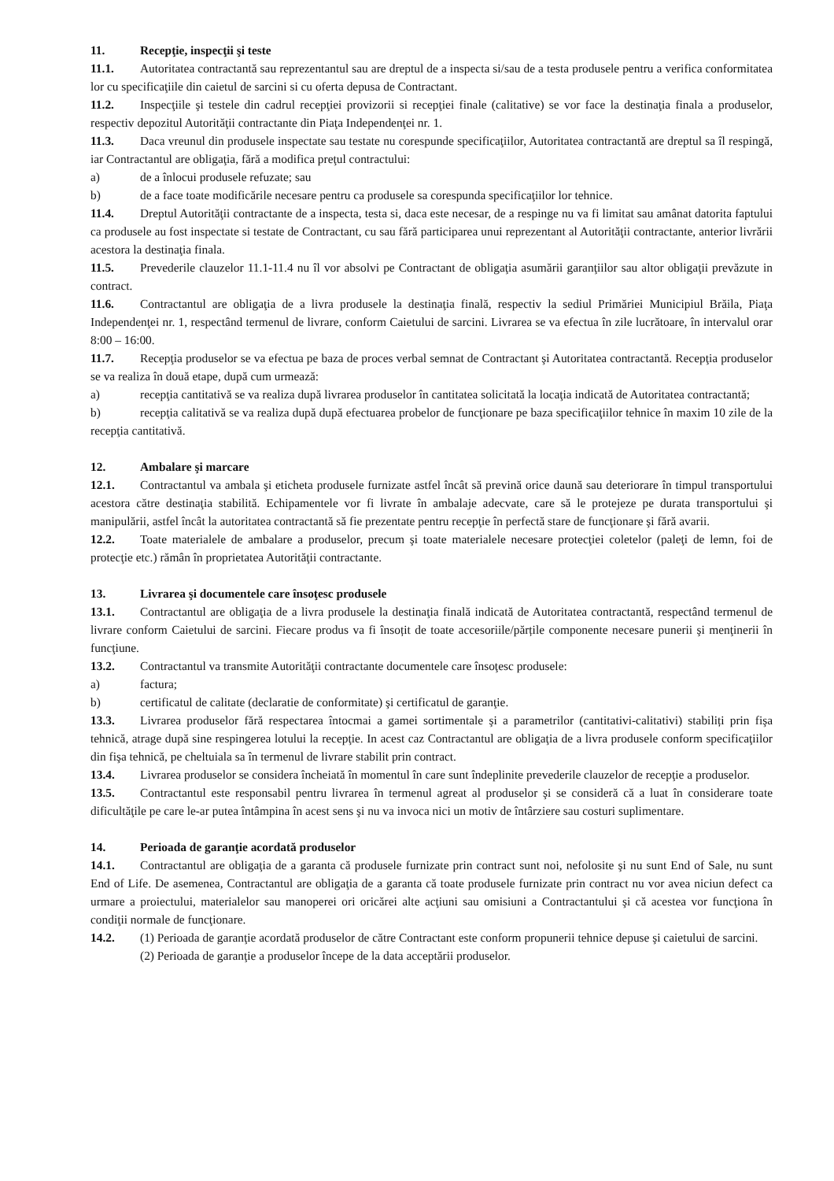11. Recepţie, inspecţii şi teste
11.1. Autoritatea contractantă sau reprezentantul sau are dreptul de a inspecta si/sau de a testa produsele pentru a verifica conformitatea lor cu specificaţiile din caietul de sarcini si cu oferta depusa de Contractant.
11.2. Inspecţiile şi testele din cadrul recepţiei provizorii si recepţiei finale (calitative) se vor face la destinaţia finala a produselor, respectiv depozitul Autorităţii contractante din Piaţa Independenţei nr. 1.
11.3. Daca vreunul din produsele inspectate sau testate nu corespunde specificaţiilor, Autoritatea contractantă are dreptul sa îl respingă, iar Contractantul are obligaţia, fără a modifica preţul contractului:
a) de a înlocui produsele refuzate; sau
b) de a face toate modificările necesare pentru ca produsele sa corespunda specificaţiilor lor tehnice.
11.4. Dreptul Autorităţii contractante de a inspecta, testa si, daca este necesar, de a respinge nu va fi limitat sau amânat datorita faptului ca produsele au fost inspectate si testate de Contractant, cu sau fără participarea unui reprezentant al Autorităţii contractante, anterior livrării acestora la destinaţia finala.
11.5. Prevederile clauzelor 11.1-11.4 nu îl vor absolvi pe Contractant de obligaţia asumării garanţiilor sau altor obligaţii prevăzute in contract.
11.6. Contractantul are obligaţia de a livra produsele la destinaţia finală, respectiv la sediul Primăriei Municipiul Brăila, Piaţa Independenţei nr. 1, respectând termenul de livrare, conform Caietului de sarcini. Livrarea se va efectua în zile lucrătoare, în intervalul orar 8:00 – 16:00.
11.7. Recepţia produselor se va efectua pe baza de proces verbal semnat de Contractant şi Autoritatea contractantă. Recepţia produselor se va realiza în două etape, după cum urmează:
a) recepţia cantitativă se va realiza după livrarea produselor în cantitatea solicitată la locaţia indicată de Autoritatea contractantă;
b) recepţia calitativă se va realiza după după efectuarea probelor de funcţionare pe baza specificaţiilor tehnice în maxim 10 zile de la recepţia cantitativă.
12. Ambalare şi marcare
12.1. Contractantul va ambala şi eticheta produsele furnizate astfel încât să prevină orice daună sau deteriorare în timpul transportului acestora către destinaţia stabilită. Echipamentele vor fi livrate în ambalaje adecvate, care să le protejeze pe durata transportului şi manipulării, astfel încât la autoritatea contractantă să fie prezentate pentru recepţie în perfectă stare de funcţionare şi fără avarii.
12.2. Toate materialele de ambalare a produselor, precum şi toate materialele necesare protecţiei coletelor (paleţi de lemn, foi de protecţie etc.) rămân în proprietatea Autorităţii contractante.
13. Livrarea şi documentele care însoţesc produsele
13.1. Contractantul are obligaţia de a livra produsele la destinaţia finală indicată de Autoritatea contractantă, respectând termenul de livrare conform Caietului de sarcini. Fiecare produs va fi însoțit de toate accesoriile/părțile componente necesare punerii şi menţinerii în funcţiune.
13.2. Contractantul va transmite Autorităţii contractante documentele care însoţesc produsele:
a) factura;
b) certificatul de calitate (declaratie de conformitate) şi certificatul de garanţie.
13.3. Livrarea produselor fără respectarea întocmai a gamei sortimentale şi a parametrilor (cantitativi-calitativi) stabiliți prin fişa tehnică, atrage după sine respingerea lotului la recepţie. In acest caz Contractantul are obligaţia de a livra produsele conform specificaţiilor din fişa tehnică, pe cheltuiala sa în termenul de livrare stabilit prin contract.
13.4. Livrarea produselor se considera încheiată în momentul în care sunt îndeplinite prevederile clauzelor de recepţie a produselor.
13.5. Contractantul este responsabil pentru livrarea în termenul agreat al produselor şi se consideră că a luat în considerare toate dificultăţile pe care le-ar putea întâmpina în acest sens şi nu va invoca nici un motiv de întârziere sau costuri suplimentare.
14. Perioada de garanţie acordată produselor
14.1. Contractantul are obligaţia de a garanta că produsele furnizate prin contract sunt noi, nefolosite şi nu sunt End of Sale, nu sunt End of Life. De asemenea, Contractantul are obligaţia de a garanta că toate produsele furnizate prin contract nu vor avea niciun defect ca urmare a proiectului, materialelor sau manoperei ori oricărei alte acţiuni sau omisiuni a Contractantului şi că acestea vor funcţiona în condiţii normale de funcţionare.
14.2. (1) Perioada de garanţie acordată produselor de către Contractant este conform propunerii tehnice depuse şi caietului de sarcini.
(2) Perioada de garanţie a produselor începe de la data acceptării produselor.